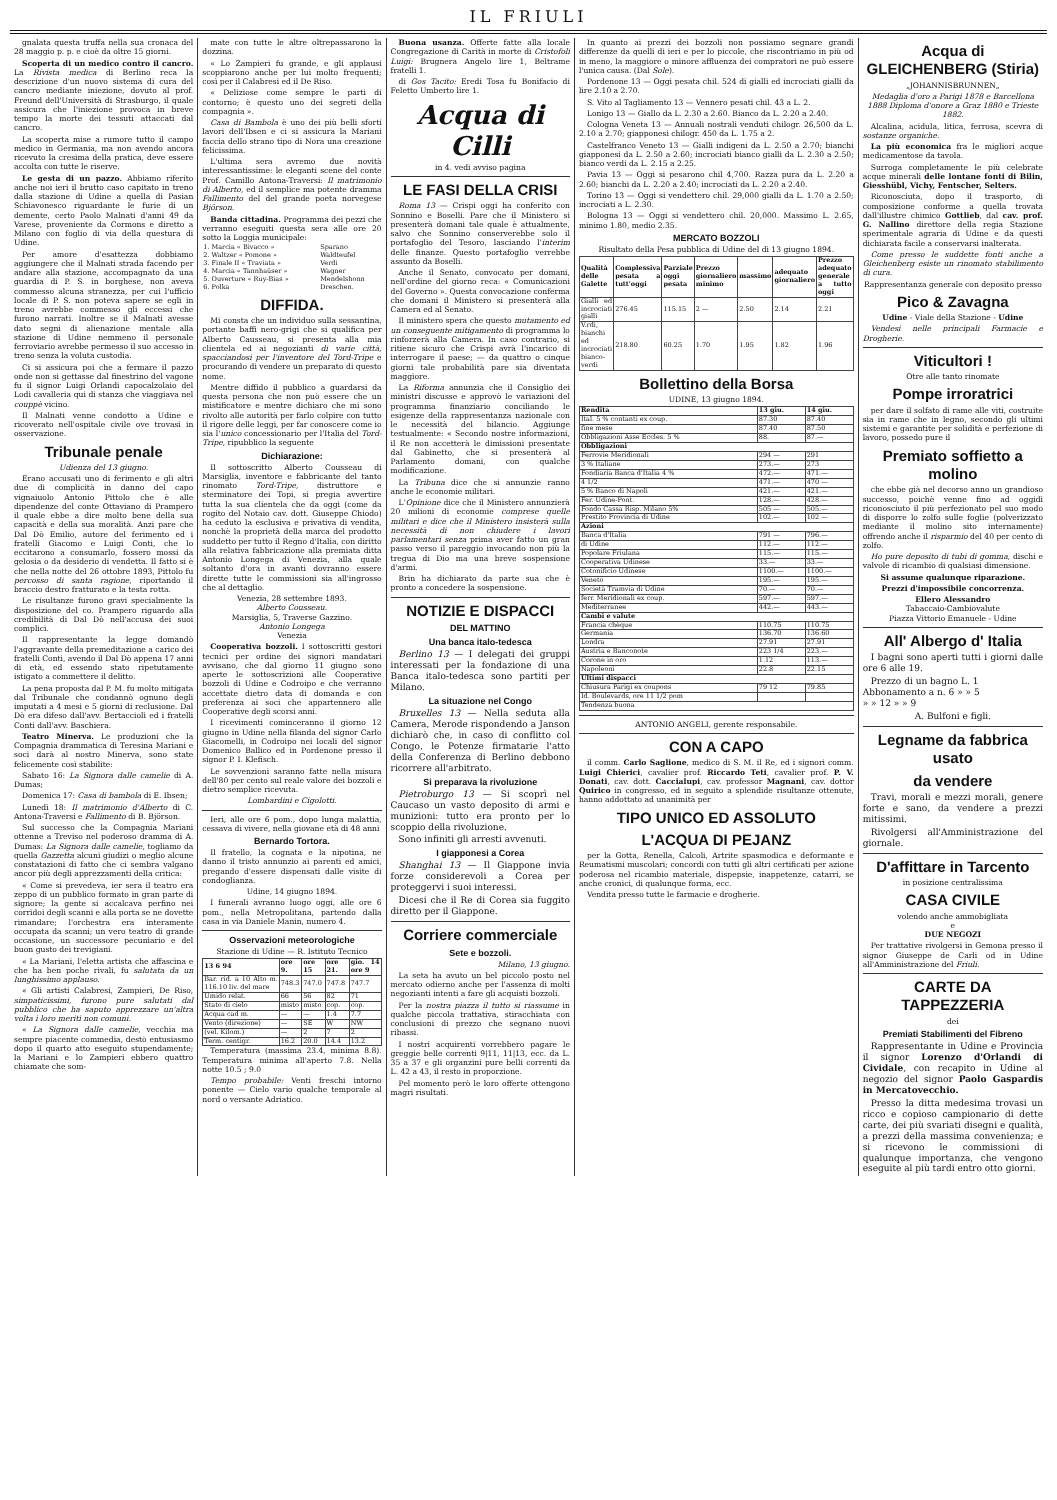IL FRIULI
gnalata questa truffa nella sua cronaca del 28 maggio p. p. e cioè da oltre 15 giorni.
Scoperta di un medico contro il cancro. La Rivista medica di Berlino reca la descrizione d'un nuovo sistema di cura del cancro mediante iniezione, dovuto al prof. Freund dell'Università di Strasburgo, il quale assicura che l'iniezione provoca in breve tempo la morte dei tessuti attaccati dal cancro.
La scoperta mise a rumore tutto il campo medico in Germania, ma non avendo ancora ricevuto la cresima della pratica, deve essere accolta con tutte le riserve.
Le gesta di un pazzo. Abbiamo riferito anche noi ieri il brutto caso capitato in treno dalla stazione di Udine a quella di Pasian Schiavonesco riguardante le furie di un demente, certo Paolo Malnati d'anni 49 da Varese, proveniente da Cormons e diretto a Milano con foglio di via della questura di Udine.
Per amore d'esattezza dobbiamo aggiungere che il Malnati strada facendo per andare alla stazione, accompagnato da una guardia di P. S. in borghese, non aveva commesso alcuna stranezza, per cui l'ufficio locale di P. S. non poteva sapere se egli in treno avrebbe commesso gli eccessi che furono narrati. Inoltre se il Malnati avesse dato segni di alienazione mentale alla stazione di Udine nemmeno il personale ferroviario avrebbe permesso il suo accesso in treno senza la voluta custodia.
Ci si assicura poi che a fermare il pazzo onde non si gettasse dal finestrino del vagone fu il signor Luigi Orlandi capocalzolaio del Lodi cavalleria qui di stanza che viaggiava nel couppè vicino.
Il Malnati venne condotto a Udine e ricoverato nell'ospitale civile ove trovasi in osservazione.
Tribunale penale
Udienza del 13 giugno.
Erano accusati uno di ferimento e gli altri due di complicità in danno del capo vignaiuolo Antonio Pittolo che è alle dipendenze del conte Ottaviano di Prampero il quale ebbe a dire molto bene della sua capacità e della sua moralità. Anzi pare che Dal Dò Emilio, autore del ferimento ed i fratelli Giacomo e Luigi Conti, che lo eccitarono a consumarlo, fossero mossi da gelosia o da desiderio di vendetta. Il fatto si è che nella notte del 26 ottobre 1893, Pittolo fu percosso di santa ragione, riportando il braccio destro fratturato e la testa rotta.
Le risultanze furono gravi specialmente la disposizione del co. Prampero riguardo alla credibilità di Dal Dò nell'accusa dei suoi complici.
Il rappresentante la legge domandò l'aggravante della premeditazione a carico dei fratelli Conti, avendo il Dal Dò appena 17 anni di età, ed essendo stato ripetutamente istigato a commettere il delitto.
La pena proposta dal P. M. fu molto mitigata dal Tribunale che condannò ognuno degli imputati a 4 mesi e 5 giorni di reclusione. Dal Dò era difeso dall'avv. Bertacciolì ed i fratelli Conti dall'avv. Baschiera.
Teatro Minerva. Le produzioni che la Compagnia drammatica di Teresina Mariani e soci darà al nostro Minerva, sono state felicemente così stabilite:
Sabato 16: La Signora dalle camelie di A. Dumas;
Domenica 17: Casa di bambola di E. Ibsen;
Lunedì 18: Il matrimonio d'Alberto di C. Antona-Traversi e Fallimento di B. Björson.
Sul successo che la Compagnia Mariani ottenne a Treviso nel poderoso dramma di A. Dumas: La Signora dalle camelie, togliamo da quella Gazzetta alcuni giudizi o meglio alcune constatazioni di fatto che ci sembra valgano ancor più degli apprezzamenti della critica:
« Come si prevedeva, ier sera il teatro era zeppo di un pubblico formato in gran parte di signore; la gente si accalcava perfino nei corridoi degli scanni e alla porta se ne dovette rimandare; l'orchestra era interamente occupata da scanni; un vero teatro di grande occasione, un successore pecuniario e del buon gusto dei trevigiani.
« La Mariani, l'eletta artista che affascina e che ha ben poche rivali, fu salutata da un lunghissimo applauso.
« Gli artisti Calabresi, Zampieri, De Riso, simpaticissimi, furono pure salutati dal pubblico che ha saputo apprezzare un'altra volta i loro meriti non comuni.
« La Signora dalle camelie, vecchia ma sempre piacente commedia, destò entusiasmo dopo il quarto atto eseguito stupendamente; la Mariani e lo Zampieri ebbero quattro chiamate che som-
mate con tutte le altre oltrepassarono la dozzina.
« Lo Zampieri fu grande, e gli applausi scoppiarono anche per lui molto frequenti; così per il Calabresi ed il De Riso.
« Deliziose come sempre le parti di contorno; è questo uno dei segreti della compagnia ».
Casa di Bambola è uno dei più belli sforti lavori dell'Ibsen e ci si assicura la Mariani faccia dello strano tipo di Nora una creazione felicissima.
L'ultima sera avremo due novità interessantissime: le eleganti scene del conte Prof. Camillo Antona-Traversi: Il matrimonio di Alberto, ed il semplice ma potente dramma Fallimento del del grande poeta norvegese Björson.
Banda cittadina. Programma dei pezzi che verranno eseguiti questa sera alle ore 20 sotto la Loggia municipale:
| 1. Marcia « Bivacco » | Sparano |
| 2. Waltzer « Pomone » | Waldteufel |
| 3. Finale II « Traviata » | Verdi |
| 4. Marcia « Tannhaüser » | Wagner |
| 5. Ouverture « Ruy-Bias » | Mendelshonn |
| 6. Polka | Dreschen. |
DIFFIDA.
Mi consta che un individuo sulla sessantina, portante baffi nero-grigi che si qualifica per Alberto Causseau, si presenta alla mia clientela ed ai negozianti di varie città, spacciandosi per l'inventore del Tord-Tripe e procurando di vendere un preparato di questo nome.
Mentre diffido il pubblico a guardarsi da questa persona che non può essere che un mistificatore e mentre dichiaro che mi sono rivolto alle autorità per farlo colpire con tutto il rigore delle leggi, per far conoscere come io sia l'unico concessionario per l'Italia del Tord-Tripe, ripubblico la seguente
Dichiarazione:
Il sottoscritto Alberto Cousseau di Marsiglia, inventore e fabbricante del tanto rinomato Tord-Tripe, distruttore e sterminatore dei Topi, si pregia avvertire tutta la sua clientela che da oggi (come da rogito del Notaio cav. dott. Giuseppe Chiodo) ha ceduto la esclusiva e privativa di vendita, nonchè la proprietà della marca del prodotto suddetto per tutto il Regno d'Italia, con diritto alla relativa fabbricazione alla premiata ditta Antonio Longega di Venezia, alla quale soltanto d'ora in avanti dovranno essere dirette tutte le commissioni sia all'ingrosso che al dettaglio.
Venezia, 28 settembre 1893.
Alberto Cousseau.
Marsiglia, 5, Traverse Gazzino.
Antonio Longega
Venezia
Cooperativa bozzoli. I sottoscritti gestori tecnici per ordine dei signori mandatari avvisano, che dal giorno 11 giugno sono aperte le sottoscrizioni alle Cooperative bozzoli di Udine e Codroipo e che verranno accettate dietro data di domanda e con preferenza ai soci che appartennero alle Cooperative degli scorsi anni.
I ricevimenti cominceranno il giorno 12 giugno in Udine nella filanda del signor Carlo Giacomelli, in Codroipo nei locali del signor Domenico Ballico ed in Pordenone presso il signor P. I. Klefisch.
Le sovvenzioni saranno fatte nella misura dell'80 per cento sul reale valore dei bozzoli e dietro semplice ricevuta.
Lombardini e Cigolotti.
Ieri, alle ore 6 pom., dopo lunga malattia, cessava di vivere, nella giovane età di 48 anni
Bernardo Tortora.
Il fratello, la cognata e la nipotina, ne danno il tristo annunzio ai parenti ed amici, pregando d'essere dispensati dalle visite di condoglianza.
Udine, 14 giugno 1894.
I funerali avranno luogo oggi, alle ore 6 pom., nella Metropolitana, partendo dalla casa in via Daniele Manin, numero 4.
Osservazioni meteorologiche
Stazione di Udine — R. Istituto Tecnico
| 13 6 94 | ore 9. | ore 15 | ore 21. | gio. 14 ore 9 |
| --- | --- | --- | --- | --- |
| Bar. rid. a 10 Alto m. 116.10 liv. del mare | 748.3 | 747.0 | 747.8 | 747.7 |
| Umido relat. | 66 | 56 | 82 | 71 |
| Stato di cielo | misto | misto | cop. | cop. |
| Acqua cad m. | — | — | 1.4 | 7.7 |
| Vento (direzione) | — | SE | W | NW |
| (vel. Kilom.) | — | 2 | 7 | 2 |
| Term. centigr. | 16.2 | 20.0 | 14.4 | 13.2 |
Temperatura (massima 23.4, minima 8.8). Temperatura minima all'aperto 7.8. Nella notte 10.5 ; 9.0
Tempo probabile: Venti freschi intorno ponente — Cielo vario qualche temporale al nord o versante Adriatico.
Buona usanza. Offerte fatte alla locale Congregazione di Carità in morte di Cristofoli Luigi: Brugnera Angelo lire 1, Beltrame fratelli 1.
di Gos Tacito: Eredi Tosa fu Bonifacio di Feletto Umberto lire 1.
Acqua di Cilli
in 4. vedi avviso pagina
LE FASI DELLA CRISI
Roma 13 — Crispi oggi ha conferito con Sonnino e Boselli. Pare che il Ministero si presenterà domani tale quale è attualmente, salvo che Sonnino conserverebbe solo il portafoglio del Tesoro, lasciando l'interim delle finanze. Questo portafoglio verrebbe assunto da Boselli.
Anche il Senato, convocato per domani, nell'ordine del giorno reca: « Comunicazioni del Governo ». Questa convocazione conferma che domani il Ministero si presenterà alla Camera ed al Senato.
Il ministero spera che questo mutamento ed un conseguente mitigamento di programma lo rinforzerà alla Camera. In caso contrario, si ritiene sicuro che Crispi avrà l'incarico di interrogare il paese; — da quattro o cinque giorni tale probabilità pare sia diventata maggiore.
La Riforma annunzia che il Consiglio dei ministri discusse e approvò le variazioni del programma finanziario conciliando le esigenze della rappresentanza nazionale con le necessità del bilancio. Aggiunge testualmente: « Secondo nostre informazioni, il Re non accetterà le dimissioni presentate dal Gabinetto, che si presenterà al Parlamento domani, con qualche modificazione.
La Tribuna dice che si annunzie ranno anche le economie militari.
L'Opinione dice che il Ministero annunzierà 20 milioni di economie comprese quelle militari e dice che il Ministero insisterà sulla necessità di non chiudere i lavori parlamentari senza prima aver fatto un gran passo verso il pareggio invocando non più la tregua di Dio ma una breve sospensione d'armi.
Brin ha dichiarato da parte sua che è pronto a concedere la sospensione.
NOTIZIE E DISPACCI
DEL MATTINO
Una banca italo-tedesca
Berlino 13 — I delegati dei gruppi interessati per la fondazione di una Banca italo-tedesca sono partiti per Milano.
La situazione nel Congo
Bruxelles 13 — Nella seduta alla Camera, Merode rispondendo a Janson dichiarò che, in caso di conflitto col Congo, le Potenze firmatarie l'atto della Conferenza di Berlino debbono ricorrere all'arbitrato.
Si preparava la rivoluzione
Pietroburgo 13 — Si scoprì nel Caucaso un vasto deposito di armi e munizioni: tutto era pronto per lo scoppio della rivoluzione.
Sono infiniti gli arresti avvenuti.
I giapponesi a Corea
Shanghai 13 — Il Giappone invia forze considerevoli a Corea per proteggervi i suoi interessi.
Dicesi che il Re di Corea sia fuggito diretto per il Giappone.
Corriere commerciale
Sete e bozzoli.
Milano, 13 giugno.
La seta ha avuto un bel piccolo posto nel mercato odierno anche per l'assenza di molti negozianti intenti a fare gli acquisti bozzoli.
Per la nostra piazza il tutto si riassume in qualche piccola trattativa, stiracchiata con conclusioni di prezzo che segnano nuovi ribassi.
I nostri acquirenti vorrebbero pagare le greggie belle correnti 9|11, 11|13, ecc. da L. 35 a 37 e gli organzini pure belli correnti da L. 42 a 43, il resto in proporzione.
Pel momento però le loro offerte ottengono magri risultati.
In quanto ai prezzi dei bozzoli non possiamo segnare grandi differenze da quelli di ieri e per lo piccole, che riscontriamo in più od in meno, la maggiore o minore affluenza dei compratori ne può essere l'unica causa. (Dal Sole).
Pordenone 13 — Oggi pesata chil. 524 di gialli ed incrociati gialli da lire 2.10 a 2.70.
S. Vito al Tagliamento 13 — Vennero pesati chil. 43 a L. 2.
Lonigo 13 — Giallo da L. 2.30 a 2.60. Bianco da L. 2.20 a 2.40.
Cologna Veneta 13 — Annuali nostrali venduti chilogr. 26,500 da L. 2.10 a 2.70; giapponesi chilogr. 450 da L. 1.75 a 2.
Castelfranco Veneto 13 — Gialli indigeni da L. 2.50 a 2.70; bianchi giapponesi da L. 2.50 a 2.60; incrociati bianco gialli da L. 2.30 a 2.50; bianco verdi da L. 2.15 a 2.25.
Pavia 13 — Oggi si pesarono chil 4,700. Razza pura da L. 2.20 a 2.60; bianchi da L. 2.20 a 2.40; incrociati da L. 2.20 a 2.40.
Torino 13 — Oggi si vendettero chil. 29,000 gialli da L. 1.70 a 2.50; incrociati a L. 2.30.
Bologna 13 — Oggi si vendettero chil. 20,000. Massimo L. 2.65, minimo 1.80, medio 2.35.
MERCATO BOZZOLI
Risultato della Pesa pubblica di Udine del dì 13 giugno 1894.
| Qualità delle Galette | Complessiva pesata a tutt'oggi | Parziale oggi pesata | Prezzo giornaliero minimo | massimo | adequato giornaliero | Prezzo adequato generale a tutto oggi |
| --- | --- | --- | --- | --- | --- | --- |
| Gialli ed incrociati gialli | 276.45 | 115.15 | 2 — | 2.50 | 2.14 | 2.21 |
| V.rdi, bianchi ed incrociati bianco-verdi | 218.80 | 60.25 | 1.70 | 1.95 | 1.82 | 1.96 |
Bollettino della Borsa
UDINE, 13 giugno 1894.
| Rendita | 13 giu. | 14 giu. |
| --- | --- | --- |
| Ital. 5 % contanti ex coup. | 87.30 | 87.40 |
| fine mese | 87.40 | 87.50 |
| Obbligazioni Asse Eccles. 5 % | 88. | 87.— |
| Obbligazioni | | |
| Ferrovie Meridionali | 294 — | 291 |
| 3 % Italiane | 273.— | 273 |
| Fondiaria Banca d'Italia 4 % | 472.— | 471.— |
| 4 1/2 | 471.— | 470 — |
| 5 % Banco di Napoli | 421.— | 421.— |
| Fer. Udine-Pont. | 128.— | 428.— |
| Fondo Cassa Risp. Milano 5% | 505 — | 505.— |
| Prestito Provincia di Udine | 102.— | 102 — |
| Azioni | | |
| Banca d'Italia | 791 — | 796.— |
| di Udine | 112.— | 112.— |
| Popolare Friulana | 115.— | 115.— |
| Cooperativa Udinese | 33.— | 33.— |
| Cotonificio Udinese | 1100.— | 1100.— |
| Veneto | 195.— | 195.— |
| Società Tramvia di Udine | 70.— | 70.— |
| ferr. Meridionali ex coup. | 597.— | 597.— |
| Mediterranee | 442.— | 443.— |
| Cambi e valute | | |
| Francia chèque | 110.75 | 110.75 |
| Germania | 136.70 | 136.60 |
| Londra | 27.91 | 27.91 |
| Austria e Banconote | 223 1/4 | 223.— |
| Corone in oro | 1.12 | 113.— |
| Napoleoni | 22.8 | 22.15 |
| Ultimi dispacci | | |
| Chiusura Parigi ex coupons | 79 12 | 79.85 |
| Id. Boulevards, ore 11 1/2 pom | | |
| Tendenza buona | | |
ANTONIO ANGELI, gerente responsabile.
CON A CAPO
il comm. Carlo Saglione, medico di S. M. il Re, ed i signori comm. Luigi Chierici, cavalier prof. Riccardo Teti, cavalier prof. P. V. Donati, cav. dott. Caccialupi, cav. professor Magnani, cav. dottor Quirico in congresso, ed in seguito a splendide risultanze ottenute, hanno addottato ad unanimità per
TIPO UNICO ED ASSOLUTO
L'ACQUA DI PEJANZ
per la Gotta, Renella, Calcoli, Artrite spasmodica e deformante e Reumatismi muscolari; concordi con tutti gli altri certificati per azione poderosa nel ricambio materiale, dispepsie, inappetenze, catarri, se anche cronici, di qualunque forma, ecc.
Vendita presso tutte le farmacie e drogherie.
Acqua di GLEICHENBERG (Stiria)
„JOHANNISBRUNNEN„
Medaglia d'oro a Parigi 1878 e Barcellona 1888 Diploma d'onore a Graz 1880 e Trieste 1882.
Alcalina, acidula, litica, ferrosa, scevra di sostanze organiche.
La più economica fra le migliori acque medicamentose da tavola.
Surroga completamente le più celebrate acque minerali delle lontane fonti di Bilin, Giesshübl, Vichy, Fentscher, Selters.
Riconosciuta, dopo il trasporto, di composizione conforme a quella trovata dall'illustre chimico Gottlieb, dal cav. prof. G. Nallino direttore della regia Stazione sperimentale agraria di Udine e da questi dichiarata facile a conservarsi inalterata.
Come presso le suddette fonti anche a Gleichenberg esiste un rinomato stabilimento di cura.
Rappresentanza generale con deposito presso
Pico & Zavagna
Udine - Viale della Stazione - Udine
Vendesi nelle principali Farmacie e Drogherie.
Viticultori !
Otre alle tanto rinomate
Pompe irroratrici
per dare il solfato di rame alle viti, costruite sia in rame che in legno, secondo gli ultimi sistemi e garantite per solidità e perfezione di lavoro, possedo pure il
Premiato soffietto a molino
che ebbe già nel decorso anno un grandioso successo, poichè venne fino ad oggidì riconosciuto il più perfezionato pel suo modo di disporre lo zolfo sulle foglie (polverizzato mediante il molino sito internamente) offrendo anche il risparmio del 40 per cento di zolfo.
Ho pure deposito di tubi di gomma, dischi e valvole di ricambio di qualsiasi dimensione.
Si assume qualunque riparazione.
Prezzi d'impossibile concorrenza.
Ellero Alessandro
Tabaccaio-Cambiovalute
Piazza Vittorio Emanuele - Udine
All' Albergo d' Italia
I bagni sono aperti tutti i giorni dalle ore 6 alle 19.
Prezzo di un bagno L. 1
Abbonamento a n. 6 » » 5
» » 12 » » 9
A. Bulfoni e figli.
Legname da fabbrica usato
da vendere
Travi, morali e mezzi morali, genere forte e sano, da vendere a prezzi mitissimi.
Rivolgersi all'Amministrazione del giornale.
D'affittare in Tarcento
in posizione centralissima
CASA CIVILE
volendo anche ammobigliata
e
DUE NEGOZI
Per trattative rivolgersi in Gemona presso il signor Giuseppe de Carli od in Udine all'Amministrazione del Friuli.
CARTE DA TAPPEZZERIA
dei
Premiati Stabilimenti del Fibreno
Rappresentante in Udine e Provincia il signor Lorenzo d'Orlandi di Cividale, con recapito in Udine al negozio del signor Paolo Gaspardis in Mercatovecchio.
Presso la ditta medesima trovasi un ricco e copioso campionario di dette carte, dei più svariati disegni e qualità, a prezzi della massima convenienza; e si ricevono le commissioni di qualunque importanza, che vengono eseguite al più tardi entro otto giorni.